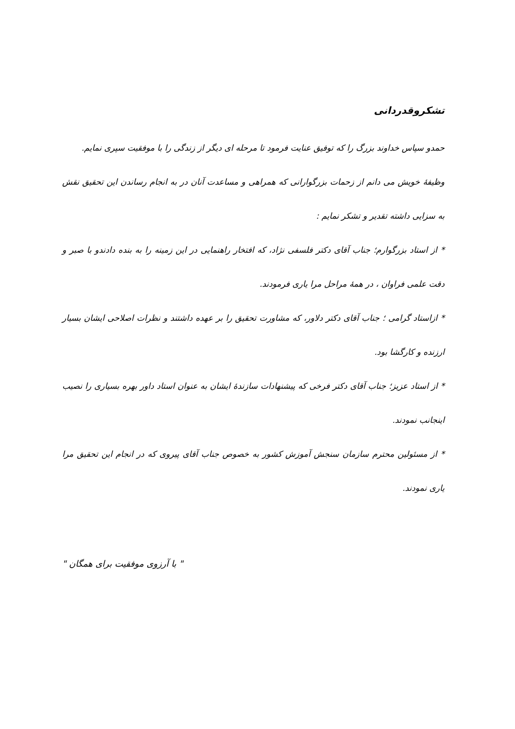تشکروقدردانی
حمدو سپاس خداوند بزرگ را که توفیق عنایت فرمود تا مرحله ای دیگر از زندگی را با موفقیت سپری نمایم.
وظیفۀ خویش می دانم از زحمات بزرگوارانی که همراهی و مساعدت آنان در به انجام رساندن این تحقیق نقش به سزایی داشته تقدیر و تشکر نمایم :
* از استاد بزرگوارم؛ جناب آقای دکتر فلسفی نژاد، که افتخار راهنمایی در این زمینه را به بنده دادندو با صبر و دقت علمی فراوان ، در همۀ مراحل مرا یاری فرمودند.
* ازاستاد گرامی ؛ جناب آقای دکتر دلاور، که مشاورت تحقیق را بر عهده داشتند و نظرات اصلاحی ایشان بسیار ارزنده و کارگشا بود.
* از استاد عزیز؛ جناب آقای دکتر فرخی که پیشنهادات سازندۀ ایشان به عنوان استاد داور بهره بسیاری را نصیب اینجانب نمودند.
* از مسئولین محترم سازمان سنجش آموزش کشور به خصوص جناب آقای پیروی که در انجام این تحقیق مرا یاری نمودند.
" با آرزوی موفقیت برای همگان "